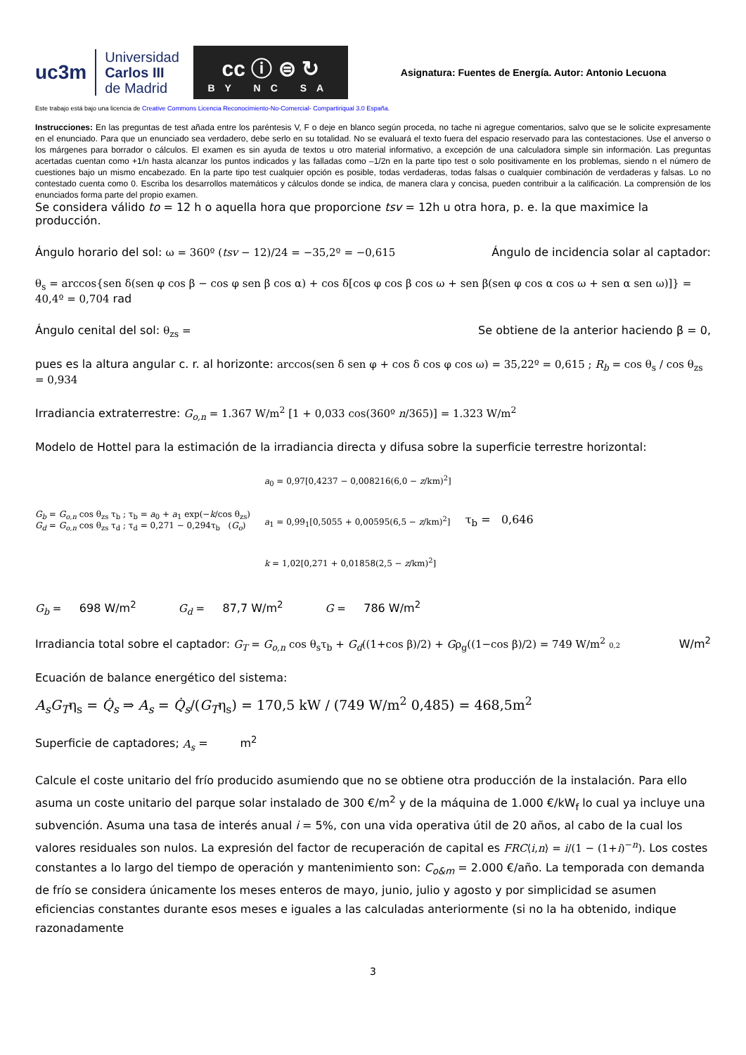uc3m Universidad
Carlos III
de Madrid
cc ⓘ ⊜ ↻
BY NC SA
Asignatura: Fuentes de Energía. Autor: Antonio Lecuona
Este trabajo está bajo una licencia de Creative Commons Licencia Reconocimiento-No-Comercial- Compartiriqual 3.0 España.
Instrucciones: En las preguntas de test añada entre los paréntesis V, F o deje en blanco según proceda, no tache ni agregue comentarios, salvo que se le solicite expresamente en el enunciado. Para que un enunciado sea verdadero, debe serlo en su totalidad. No se evaluará el texto fuera del espacio reservado para las contestaciones. Use el anverso o los márgenes para borrador o cálculos. El examen es sin ayuda de textos u otro material informativo, a excepción de una calculadora simple sin información. Las preguntas acertadas cuentan como +1/n hasta alcanzar los puntos indicados y las falladas como –1/2n en la parte tipo test o solo positivamente en los problemas, siendo n el número de cuestiones bajo un mismo encabezado. En la parte tipo test cualquier opción es posible, todas verdaderas, todas falsas o cualquier combinación de verdaderas y falsas. Lo no contestado cuenta como 0. Escriba los desarrollos matemáticos y cálculos donde se indica, de manera clara y concisa, pueden contribuir a la calificación. La comprensión de los enunciados forma parte del propio examen.
Se considera válido to = 12 h o aquella hora que proporcione tsv = 12h u otra hora, p. e. la que maximice la producción.
Ángulo horario del sol: ω = 360º (tsv − 12)/24 = −35,2º = −0,615
Ángulo de incidencia solar al captador:
θ<sub>s</sub> = arccos{sen δ(sen φ cos β − cos φ sen β cos α) + cos δ[cos φ cos β cos ω + sen β(sen φ cos α cos ω + sen α sen ω)]} =
40,4º = 0,704 rad
Ángulo cenital del sol: θ<sub>zs</sub> = Se obtiene de la anterior haciendo β = 0,
pues es la altura angular c. r. al horizonte: arccos(sen δ sen φ + cos δ cos φ cos ω) = 35,22º = 0,615 ; R<sub>b</sub> = cos θ<sub>s</sub> / cos θ<sub>zs</sub> = 0,934
Irradiancia extraterrestre: G<sub>o,n</sub> = 1.367 W/m<sup>2</sup> [1 + 0,033 cos(360º n/365)] = 1.323 W/m<sup>2</sup>
Modelo de Hottel para la estimación de la irradiancia directa y difusa sobre la superficie terrestre horizontal:
G<sub>b</sub> = G<sub>o,n</sub> cos θ<sub>zs</sub> τ<sub>b</sub> ; τ<sub>b</sub> = a<sub>0</sub> + a<sub>1</sub> exp(−k/cos θ<sub>zs</sub>)
G<sub>d</sub> = G<sub>o,n</sub> cos θ<sub>zs</sub> τ<sub>d</sub> ; τ<sub>d</sub> = 0,271 − 0,294τ<sub>b</sub> (G<sub>o</sub>)
a<sub>0</sub> = 0,97[0,4237 − 0,008216(6,0 − z/km)<sup>2</sup>]
a<sub>1</sub> = 0,99<sub>1</sub>[0,5055 + 0,00595(6,5 − z/km)<sup>2</sup>]
k = 1,02[0,271 + 0,01858(2,5 − z/km)<sup>2</sup>]
τ<sub>b</sub> = 0,646
G<sub>b</sub> = 698 W/m<sup>2</sup> G<sub>d</sub> = 87,7 W/m<sup>2</sup> G = 786 W/m<sup>2</sup>
Irradiancia total sobre el captador: G<sub>T</sub> = G<sub>o,n</sub> cos θ<sub>s</sub>τ<sub>b</sub> + G<sub>d</sub>((1+cos β)/2) + Gρ<sub>g</sub>((1−cos β)/2) = 749 W/m<sup>2</sup> 0,2
W/m<sup>2</sup>
Ecuación de balance energético del sistema:
A<sub>s</sub>G<sub>T</sub>η<sub>s</sub> = Q̇<sub>s</sub> ⇒ A<sub>s</sub> = Q̇<sub>s</sub>/(G<sub>T</sub>η<sub>s</sub>) = 170,5 kW / (749 W/m<sup>2</sup> 0,485) = 468,5m<sup>2</sup>
Superficie de captadores; A<sub>s</sub> = m<sup>2</sup>
Calcule el coste unitario del frío producido asumiendo que no se obtiene otra producción de la instalación. Para ello asuma un coste unitario del parque solar instalado de 300 €/m<sup>2</sup> y de la máquina de 1.000 €/kW<sub>f</sub> lo cual ya incluye una subvención. Asuma una tasa de interés anual i = 5%, con una vida operativa útil de 20 años, al cabo de la cual los valores residuales son nulos. La expresión del factor de recuperación de capital es FRC⟨i,n⟩ = i/(1 − (1+i)<sup>−n</sup>). Los costes constantes a lo largo del tiempo de operación y mantenimiento son: C<sub>o&m</sub> = 2.000 €/año. La temporada con demanda de frío se considera únicamente los meses enteros de mayo, junio, julio y agosto y por simplicidad se asumen eficiencias constantes durante esos meses e iguales a las calculadas anteriormente (si no la ha obtenido, indique razonadamente
3